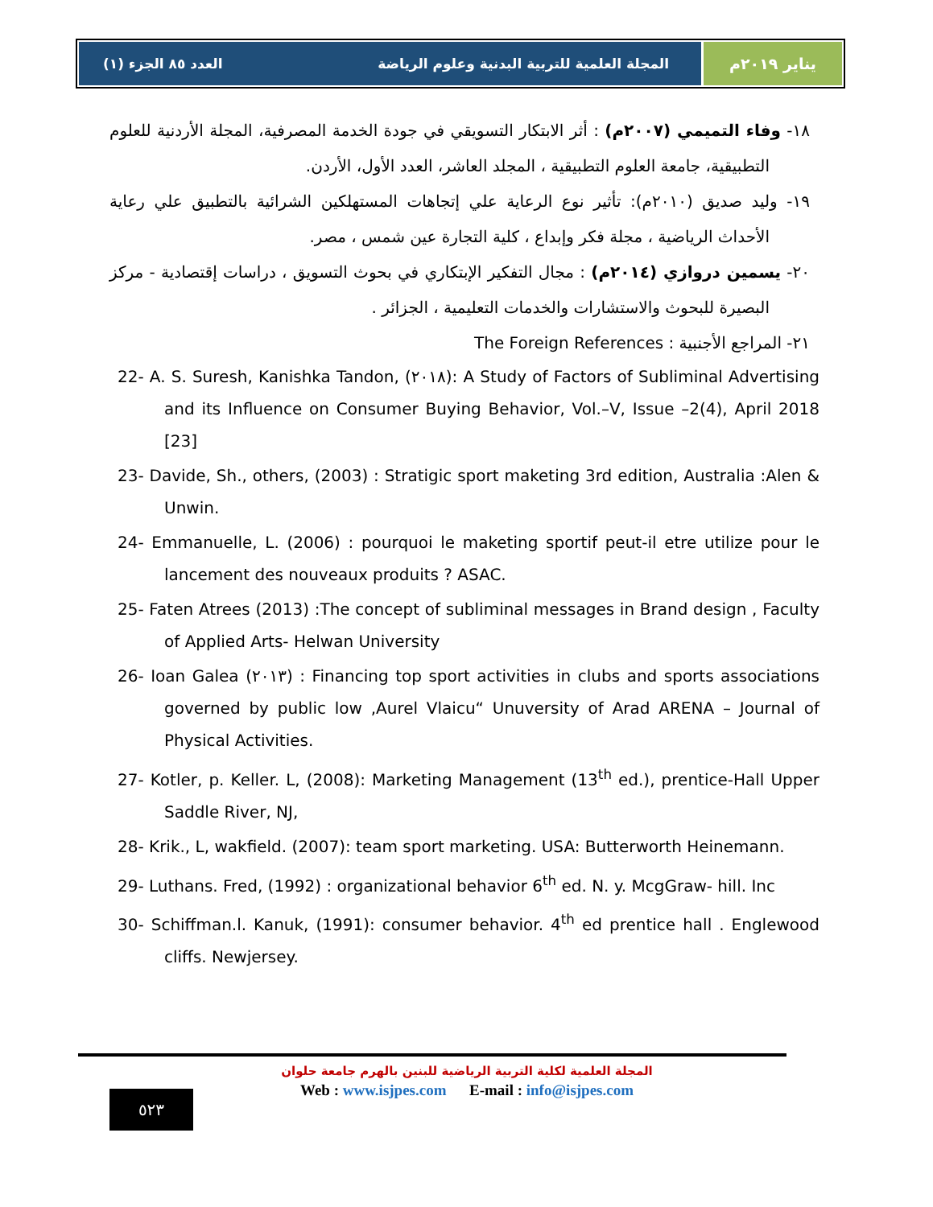يناير ٢٠١٩م المجلة العلمية للتربية البدنية وعلوم الرياضة العدد ٨٥ الجزء (١)
١٨- وفاء التميمي (٢٠٠٧م) : أثر الابتكار التسويقي في جودة الخدمة المصرفية، المجلة الأردنية للعلوم التطبيقية، جامعة العلوم التطبيقية ، المجلد العاشر، العدد الأول، الأردن.
١٩- وليد صديق (٢٠١٠م): تأثير نوع الرعاية علي إتجاهات المستهلكين الشرائية بالتطبيق علي رعاية الأحداث الرياضية ، مجلة فكر وإبداع ، كلية التجارة عين شمس ، مصر.
٢٠- يسمين دروازي (٢٠١٤م) : مجال التفكير الإبتكاري في بحوث التسويق ، دراسات إقتصادية - مركز البصيرة للبحوث والاستشارات والخدمات التعليمية ، الجزائر .
٢١- المراجع الأجنبية : The Foreign References
22- A. S. Suresh, Kanishka Tandon, (٢٠١٨): A Study of Factors of Subliminal Advertising and its Influence on Consumer Buying Behavior, Vol.–V, Issue –2(4), April 2018 [23]
23- Davide, Sh., others, (2003) : Stratigic sport maketing 3rd edition, Australia :Alen & Unwin.
24- Emmanuelle, L. (2006) : pourquoi le maketing sportif peut-il etre utilize pour le lancement des nouveaux produits ? ASAC.
25- Faten Atrees (2013) :The concept of subliminal messages in Brand design , Faculty of Applied Arts- Helwan University
26- Ioan Galea (٢٠١٣) : Financing top sport activities in clubs and sports associations governed by public low ,Aurel Vlaicu“ Unuversity of Arad ARENA – Journal of Physical Activities.
27- Kotler, p. Keller. L, (2008): Marketing Management (13<sup>th</sup> ed.), prentice-Hall Upper Saddle River, NJ,
28- Krik., L, wakfield. (2007): team sport marketing. USA: Butterworth Heinemann.
29- Luthans. Fred, (1992) : organizational behavior 6<sup>th</sup> ed. N. y. McgGraw- hill. Inc
30- Schiffman.l. Kanuk, (1991): consumer behavior. 4<sup>th</sup> ed prentice hall . Englewood cliffs. Newjersey.
المجلة العلمية لكلية التربية الرياضية للبنين بالهرم جامعة حلوان
Web : www.isjpes.com E-mail : info@isjpes.com
٥٢٣